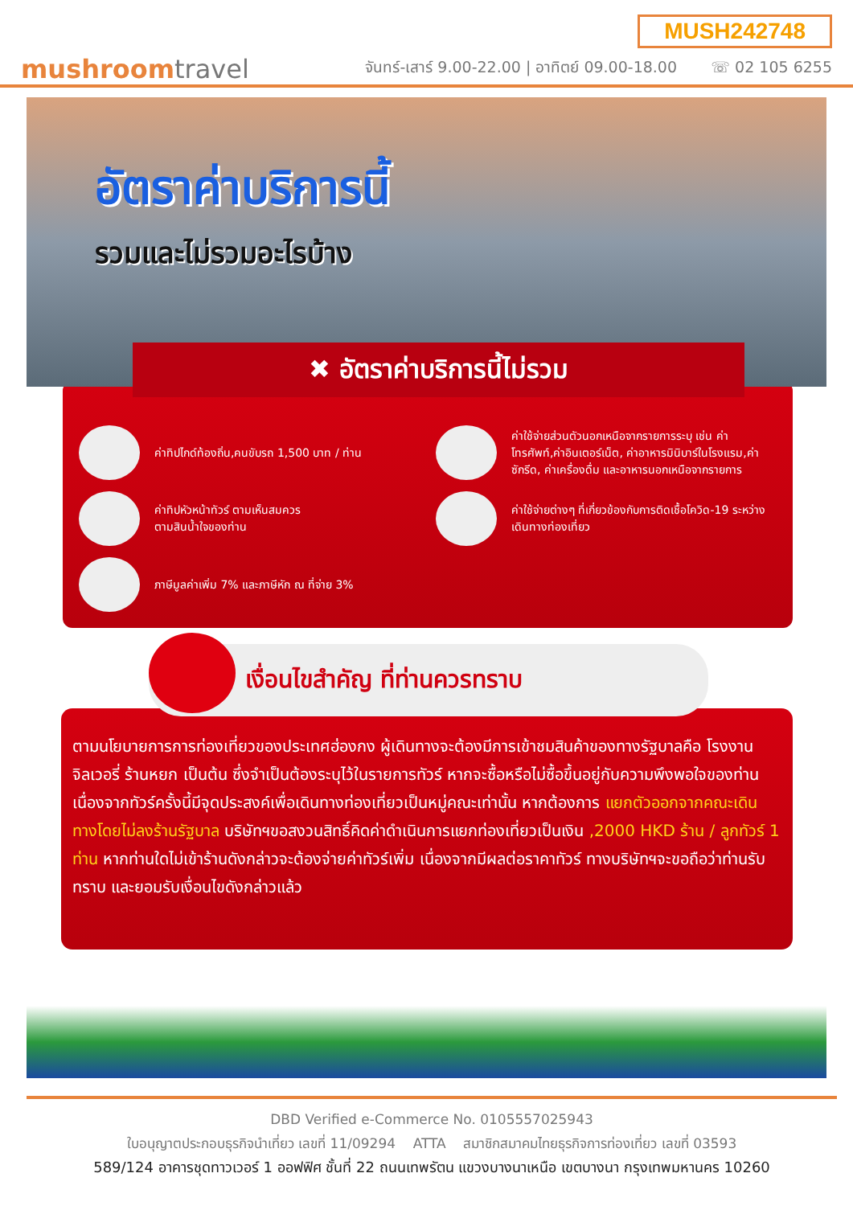mushroomtravel
MUSH242748
จันทร์-เสาร์ 9.00-22.00 | อาทิตย์ 09.00-18.00 ☏ 02 105 6255
อัตราค่าบริการนี้
รวมและไม่รวมอะไรบ้าง
✖ อัตราค่าบริการนี้ไม่รวม
ค่าทิปไกด์ท้องถิ่น,คนขับรถ 1,500 บาท / ท่าน
ค่าใช้จ่ายส่วนตัวนอกเหนือจากรายการระบุ เช่น ค่าโทรศัพท์,ค่าอินเตอร์เน็ต, ค่าอาหารมินิบาร์ในโรงแรม,ค่าซักรีด, ค่าเครื่องดื่ม และอาหารนอกเหนือจากรายการ
ค่าทิปหัวหน้าทัวร์ ตามเห็นสมควร
ตามสินน้ำใจของท่าน
ค่าใช้จ่ายต่างๆ ที่เกี่ยวข้องกับการติดเชื้อโควิด-19 ระหว่างเดินทางท่องเที่ยว
ภาษีมูลค่าเพิ่ม 7% และภาษีหัก ณ ที่จ่าย 3%
เงื่อนไขสำคัญ ที่ท่านควรทราบ
ตามนโยบายการการท่องเที่ยวของประเทศฮ่องกง ผู้เดินทางจะต้องมีการเข้าชมสินค้าของทางรัฐบาลคือ โรงงานจิลเวอรี่ ร้านหยก เป็นต้น ซึ่งจำเป็นต้องระบุไว้ในรายการทัวร์ หากจะซื้อหรือไม่ซื้อขึ้นอยู่กับความพึงพอใจของท่าน
เนื่องจากทัวร์ครั้งนี้มีจุดประสงค์เพื่อเดินทางท่องเที่ยวเป็นหมู่คณะเท่านั้น หากต้องการ แยกตัวออกจากคณะเดินทางโดยไม่ลงร้านรัฐบาล บริษัทฯขอสงวนสิทธิ์คิดค่าดำเนินการแยกท่องเที่ยวเป็นเงิน ,2000 HKD ร้าน / ลูกทัวร์ 1 ท่าน หากท่านใดไม่เข้าร้านดังกล่าวจะต้องจ่ายค่าทัวร์เพิ่ม เนื่องจากมีผลต่อราคาทัวร์ ทางบริษัทฯจะขอถือว่าท่านรับทราบ และยอมรับเงื่อนไขดังกล่าวแล้ว
DBD Verified e-Commerce No. 0105557025943
ใบอนุญาตประกอบธุรกิจนำเที่ยว เลขที่ 11/09294 ATTA สมาชิกสมาคมไทยธุรกิจการท่องเที่ยว เลขที่ 03593
589/124 อาคารชุดทาวเวอร์ 1 ออฟฟิศ ชั้นที่ 22 ถนนเทพรัตน แขวงบางนาเหนือ เขตบางนา กรุงเทพมหานคร 10260